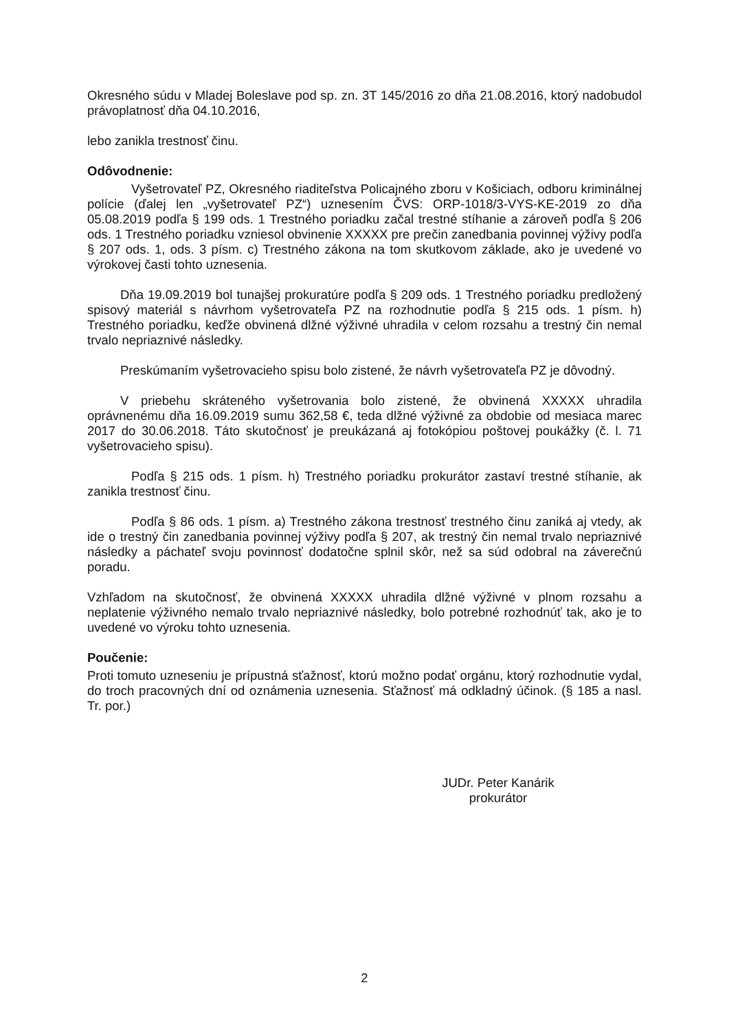Okresného súdu v Mladej Boleslave pod sp. zn. 3T 145/2016 zo dňa 21.08.2016, ktorý nadobudol právoplatnosť dňa 04.10.2016,
lebo zanikla trestnosť činu.
Odôvodnenie:
Vyšetrovateľ PZ, Okresného riaditeľstva Policajného zboru v Košiciach, odboru kriminálnej polície (ďalej len „vyšetrovateľ PZ“) uznesením ČVS: ORP-1018/3-VYS-KE-2019 zo dňa 05.08.2019 podľa § 199 ods. 1 Trestného poriadku začal trestné stíhanie a zároveň podľa § 206 ods. 1 Trestného poriadku vzniesol obvinenie XXXXX pre prečin zanedbania povinnej výživy podľa § 207 ods. 1, ods. 3 písm. c) Trestného zákona na tom skutkovom základe, ako je uvedené vo výrokovej časti tohto uznesenia.
Dňa 19.09.2019 bol tunajšej prokuratúre podľa § 209 ods. 1 Trestného poriadku predložený spisový materiál s návrhom vyšetrovateľa PZ na rozhodnutie podľa § 215 ods. 1 písm. h) Trestného poriadku, keďže obvinená dlžné výživné uhradila v celom rozsahu a trestný čin nemal trvalo nepriaznivé následky.
Preskúmaním vyšetrovacieho spisu bolo zistené, že návrh vyšetrovateľa PZ je dôvodný.
V priebehu skráteného vyšetrovania bolo zistené, že obvinená XXXXX uhradila oprávnenému dňa 16.09.2019 sumu 362,58 €, teda dlžné výživné za obdobie od mesiaca marec 2017 do 30.06.2018. Táto skutočnosť je preukázaná aj fotokópiou poštovej poukážky (č. l. 71 vyšetrovacieho spisu).
Podľa § 215 ods. 1 písm. h) Trestného poriadku prokurátor zastaví trestné stíhanie, ak zanikla trestnosť činu.
Podľa § 86 ods. 1 písm. a) Trestného zákona trestnosť trestného činu zaniká aj vtedy, ak ide o trestný čin zanedbania povinnej výživy podľa § 207, ak trestný čin nemal trvalo nepriaznivé následky a páchateľ svoju povinnosť dodatočne splnil skôr, než sa súd odobral na záverečnú poradu.
Vzhľadom na skutočnosť, že obvinená XXXXX uhradila dlžné výživné v plnom rozsahu a neplatenie výživného nemalo trvalo nepriaznivé následky, bolo potrebné rozhodnúť tak, ako je to uvedené vo výroku tohto uznesenia.
Poučenie:
Proti tomuto uzneseniu je prípustná sťažnosť, ktorú možno podať orgánu, ktorý rozhodnutie vydal, do troch pracovných dní od oznámenia uznesenia. Sťažnosť má odkladný účinok. (§ 185 a nasl. Tr. por.)
JUDr. Peter Kanárik
prokurátor
2